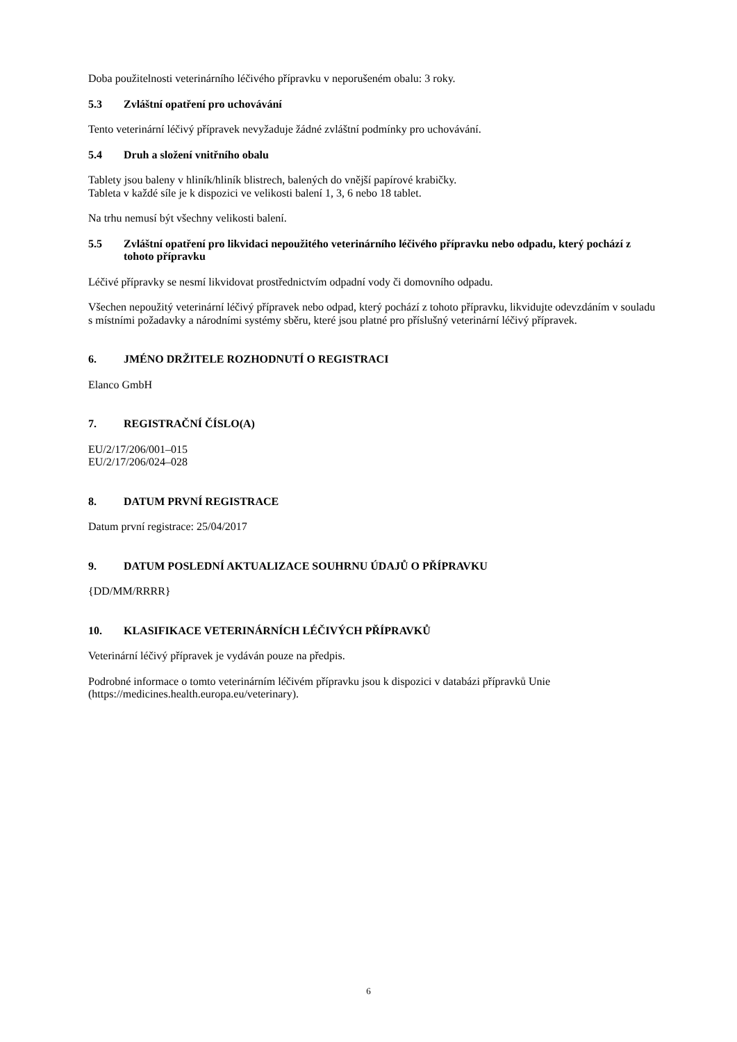Doba použitelnosti veterinárního léčivého přípravku v neporušeném obalu: 3 roky.
5.3 Zvláštní opatření pro uchovávání
Tento veterinární léčivý přípravek nevyžaduje žádné zvláštní podmínky pro uchovávání.
5.4 Druh a složení vnitřního obalu
Tablety jsou baleny v hliník/hliník blistrech, balených do vnější papírové krabičky.
Tableta v každé síle je k dispozici ve velikosti balení 1, 3, 6 nebo 18 tablet.
Na trhu nemusí být všechny velikosti balení.
5.5 Zvláštní opatření pro likvidaci nepoužitého veterinárního léčivého přípravku nebo odpadu, který pochází z tohoto přípravku
Léčivé přípravky se nesmí likvidovat prostřednictvím odpadní vody či domovního odpadu.
Všechen nepoužitý veterinární léčivý přípravek nebo odpad, který pochází z tohoto přípravku, likvidujte odevzdáním v souladu s místními požadavky a národními systémy sběru, které jsou platné pro příslušný veterinární léčivý přípravek.
6. JMÉNO DRŽITELE ROZHODNUTÍ O REGISTRACI
Elanco GmbH
7. REGISTRAČNÍ ČÍSLO(A)
EU/2/17/206/001–015
EU/2/17/206/024–028
8. DATUM PRVNÍ REGISTRACE
Datum první registrace: 25/04/2017
9. DATUM POSLEDNÍ AKTUALIZACE SOUHRNU ÚDAJŮ O PŘÍPRAVKU
{DD/MM/RRRR}
10. KLASIFIKACE VETERINÁRNÍCH LÉČIVÝCH PŘÍPRAVKŮ
Veterinární léčivý přípravek je vydáván pouze na předpis.
Podrobné informace o tomto veterinárním léčivém přípravku jsou k dispozici v databázi přípravků Unie (https://medicines.health.europa.eu/veterinary).
6